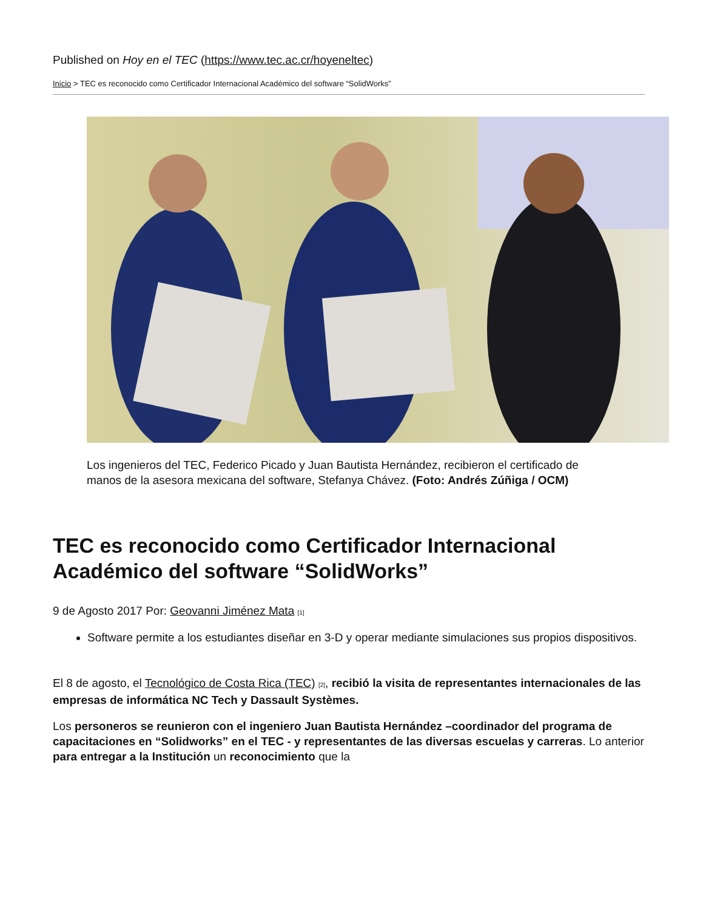Published on Hoy en el TEC (https://www.tec.ac.cr/hoyeneltec)
Inicio > TEC es reconocido como Certificador Internacional Académico del software “SolidWorks”
Los ingenieros del TEC, Federico Picado y Juan Bautista Hernández, recibieron el certificado de manos de la asesora mexicana del software, Stefanya Chávez. (Foto: Andrés Zúñiga / OCM)
TEC es reconocido como Certificador Internacional Académico del software “SolidWorks”
9 de Agosto 2017 Por: Geovanni Jiménez Mata [1]
Software permite a los estudiantes diseñar en 3-D y operar mediante simulaciones sus propios dispositivos.
El 8 de agosto, el Tecnológico de Costa Rica (TEC) [2], recibió la visita de representantes internacionales de las empresas de informática NC Tech y Dassault Systèmes.
Los personeros se reunieron con el ingeniero Juan Bautista Hernández –coordinador del programa de capacitaciones en “Solidworks” en el TEC - y representantes de las diversas escuelas y carreras. Lo anterior para entregar a la Institución un reconocimiento que la